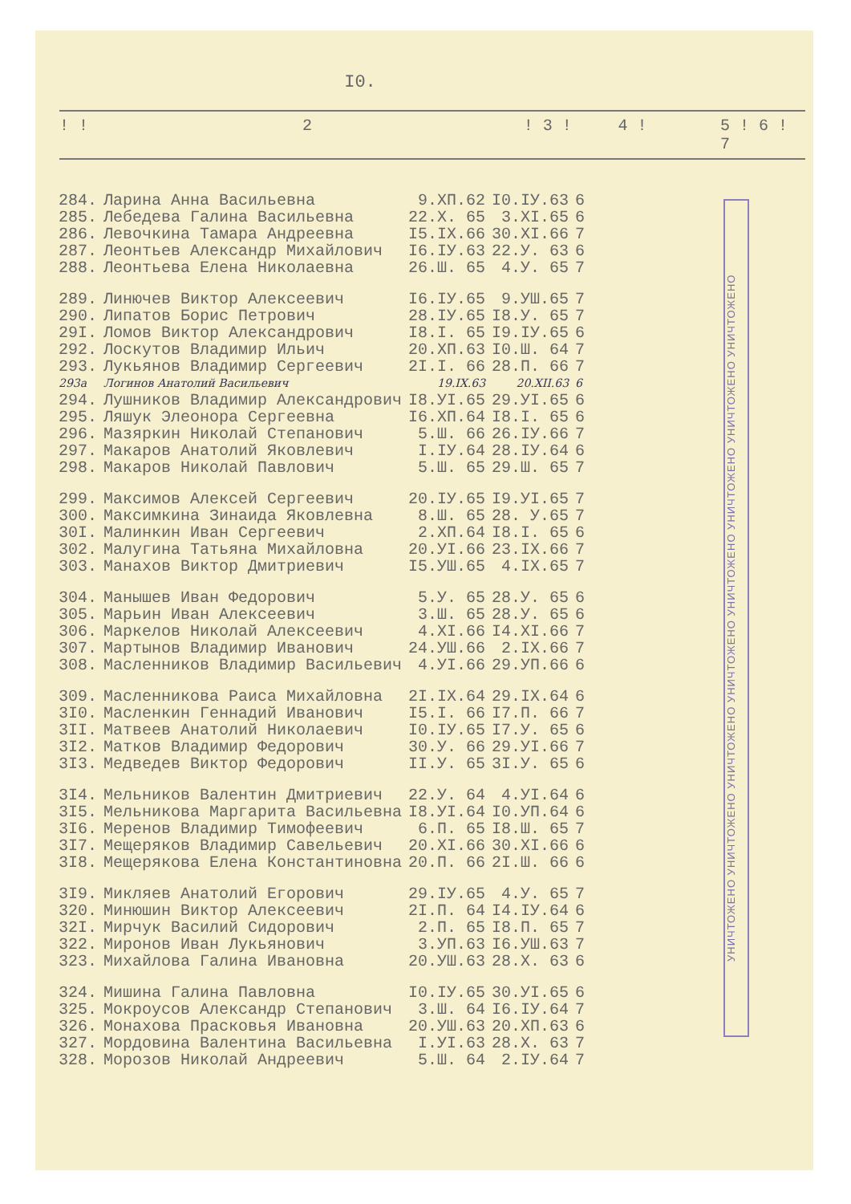I0.
! ! 2! 3 ! 4 ! 5 ! 6 ! 7
| 284. | Ларина Анна Васильевна | 9.XП.62 | I0.IУ.63 | 6 |
| 285. | Лебедева Галина Васильевна | 22.X. 65 | 3.XI.65 | 6 |
| 286. | Левочкина Тамара Андреевна | I5.IX.66 | 30.XI.66 | 7 |
| 287. | Леонтьев Александр Михайлович | I6.IУ.63 | 22.У. 63 | 6 |
| 288. | Леонтьева Елена Николаевна | 26.Ш. 65 | 4.У. 65 | 7 |
| 289. | Линючев Виктор Алексеевич | I6.IУ.65 | 9.УШ.65 | 7 |
| 290. | Липатов Борис Петрович | 28.IУ.65 | I8.У. 65 | 7 |
| 29I. | Ломов Виктор Александрович | I8.I. 65 | I9.IУ.65 | 6 |
| 292. | Лоскутов Владимир Ильич | 20.XП.63 | I0.Ш. 64 | 7 |
| 293. | Лукьянов Владимир Сергеевич | 2I.I. 66 | 28.П. 66 | 7 |
| 293а | Логинов Анатолий Васильевич | 19.IX.63 | 20.XII.63 | 6 |
| 294. | Лушников Владимир Александрович | I8.УI.65 | 29.УI.65 | 6 |
| 295. | Ляшук Элеонора Сергеевна | I6.XП.64 | I8.I. 65 | 6 |
| 296. | Мазяркин Николай Степанович | 5.Ш. 66 | 26.IУ.66 | 7 |
| 297. | Макаров Анатолий Яковлевич | I.IУ.64 | 28.IУ.64 | 6 |
| 298. | Макаров Николай Павлович | 5.Ш. 65 | 29.Ш. 65 | 7 |
| 299. | Максимов Алексей Сергеевич | 20.IУ.65 | I9.УI.65 | 7 |
| 300. | Максимкина Зинаида Яковлевна | 8.Ш. 65 | 28. У.65 | 7 |
| 30I. | Малинкин Иван Сергеевич | 2.XП.64 | I8.I. 65 | 6 |
| 302. | Малугина Татьяна Михайловна | 20.УI.66 | 23.IX.66 | 7 |
| 303. | Манахов Виктор Дмитриевич | I5.УШ.65 | 4.IX.65 | 7 |
| 304. | Манышев Иван Федорович | 5.У. 65 | 28.У. 65 | 6 |
| 305. | Марьин Иван Алексеевич | 3.Ш. 65 | 28.У. 65 | 6 |
| 306. | Маркелов Николай Алексеевич | 4.XI.66 | I4.XI.66 | 7 |
| 307. | Мартынов Владимир Иванович | 24.УШ.66 | 2.IX.66 | 7 |
| 308. | Масленников Владимир Васильевич | 4.УI.66 | 29.УП.66 | 6 |
| 309. | Масленникова Раиса Михайловна | 2I.IX.64 | 29.IX.64 | 6 |
| 3I0. | Масленкин Геннадий Иванович | I5.I. 66 | I7.П. 66 | 7 |
| 3II. | Матвеев Анатолий Николаевич | I0.IУ.65 | I7.У. 65 | 6 |
| 3I2. | Матков Владимир Федорович | 30.У. 66 | 29.УI.66 | 7 |
| 3I3. | Медведев Виктор Федорович | II.У. 65 | 3I.У. 65 | 6 |
| 3I4. | Мельников Валентин Дмитриевич | 22.У. 64 | 4.УI.64 | 6 |
| 3I5. | Мельникова Маргарита Васильевна | I8.УI.64 | I0.УП.64 | 6 |
| 3I6. | Меренов Владимир Тимофеевич | 6.П. 65 | I8.Ш. 65 | 7 |
| 3I7. | Мещеряков Владимир Савельевич | 20.XI.66 | 30.XI.66 | 6 |
| 3I8. | Мещерякова Елена Константиновна | 20.П. 66 | 2I.Ш. 66 | 6 |
| 3I9. | Микляев Анатолий Егорович | 29.IУ.65 | 4.У. 65 | 7 |
| 320. | Минюшин Виктор Алексеевич | 2I.П. 64 | I4.IУ.64 | 6 |
| 32I. | Мирчук Василий Сидорович | 2.П. 65 | I8.П. 65 | 7 |
| 322. | Миронов Иван Лукьянович | 3.УП.63 | I6.УШ.63 | 7 |
| 323. | Михайлова Галина Ивановна | 20.УШ.63 | 28.X. 63 | 6 |
| 324. | Мишина Галина Павловна | I0.IУ.65 | 30.УI.65 | 6 |
| 325. | Мокроусов Александр Степанович | 3.Ш. 64 | I6.IУ.64 | 7 |
| 326. | Монахова Прасковья Ивановна | 20.УШ.63 | 20.XП.63 | 6 |
| 327. | Мордовина Валентина Васильевна | I.УI.63 | 28.X. 63 | 7 |
| 328. | Морозов Николай Андреевич | 5.Ш. 64 | 2.IУ.64 | 7 |
УНИЧТОЖЕНО УНИЧТОЖЕНО УНИЧТОЖЕНО УНИЧТОЖЕНО УНИЧТОЖЕНО УНИЧТОЖЕНО УНИЧТОЖЕНО УНИЧТОЖЕНО